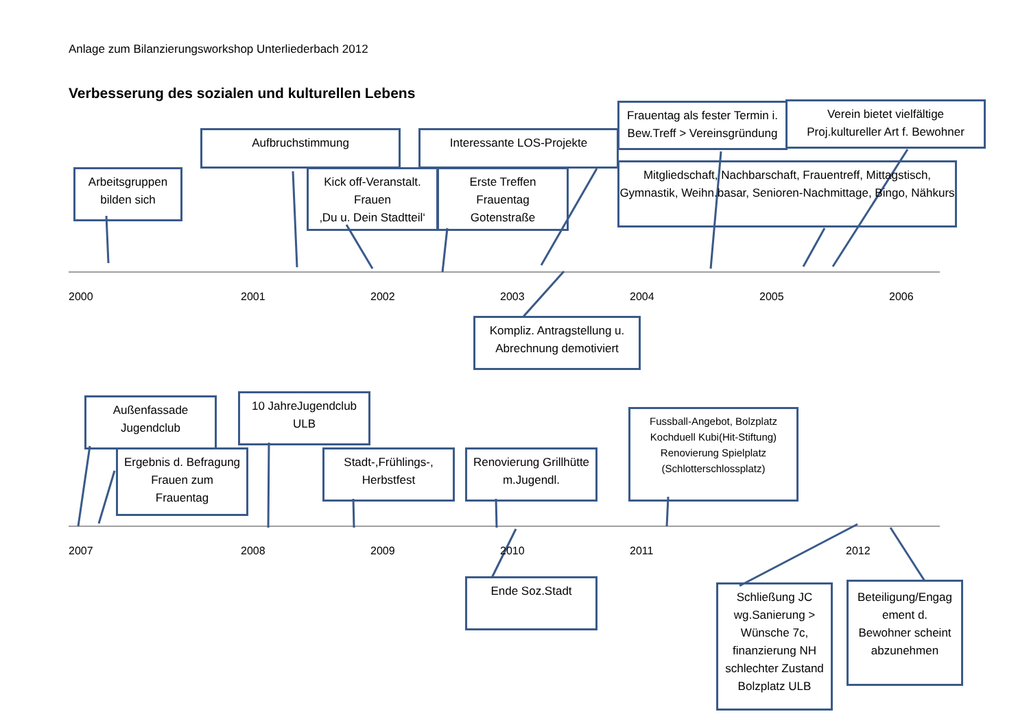Anlage zum Bilanzierungsworkshop Unterliederbach 2012
Verbesserung des sozialen und kulturellen Lebens
Arbeitsgruppen
bilden sich
Aufbruchstimmung
Kick off-Veranstalt.
Frauen
‚Du u. Dein Stadtteil‘
Interessante LOS-Projekte
Erste Treffen
Frauentag
Gotenstraße
Frauentag als fester Termin i.
Bew.Treff > Vereinsgründung
Verein bietet vielfältige
Proj.kultureller Art f. Bewohner
Mitgliedschaft, Nachbarschaft, Frauentreff, Mittagstisch,
Gymnastik, Weihn.basar, Senioren-Nachmittage, Bingo, Nähkurs
2000 2001 2002 2003 2004 2005 2006
Kompliz. Antragstellung u.
Abrechnung demotiviert
Außenfassade
Jugendclub
10 JahreJugendclub
ULB
Ergebnis d. Befragung
Frauen zum
Frauentag
Stadt-,Frühlings-,
Herbstfest
Renovierung Grillhütte
m.Jugendl.
Fussball-Angebot, Bolzplatz
Kochduell Kubi(Hit-Stiftung)
Renovierung Spielplatz
(Schlotterschlossplatz)
2007 2008 2009 2010 2011 2012
Ende Soz.Stadt
Schließung JC
wg.Sanierung >
Wünsche 7c,
finanzierung NH
schlechter Zustand
Bolzplatz ULB
Beteiligung/Engag
ement d.
Bewohner scheint
abzunehmen